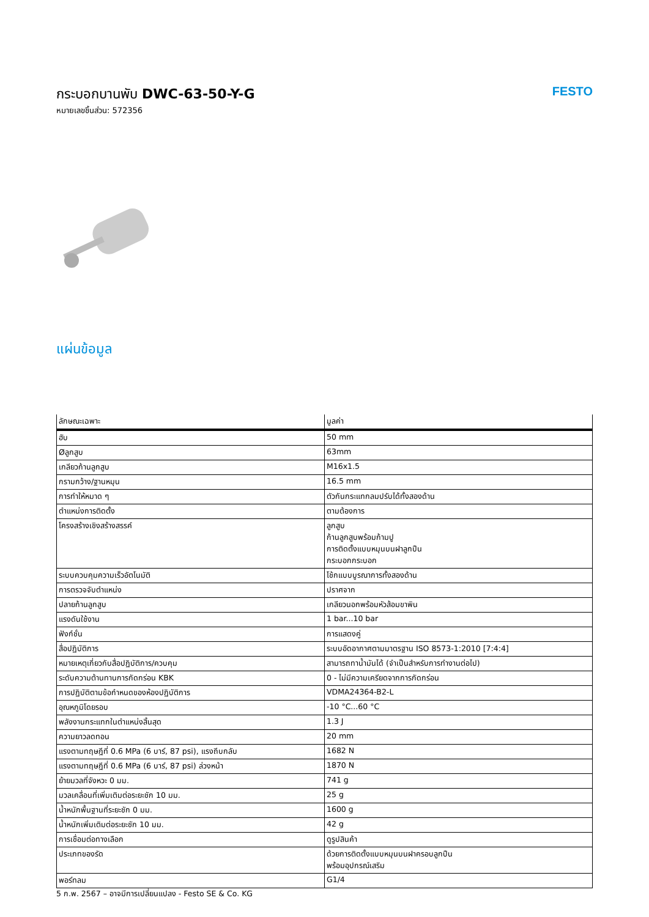กระบอกบานพับ DWC-63-50-Y-G
หมายเลขชิ้นส่วน: 572356
FESTO
แผ่นข้อมูล
| ลักษณะเฉพาะ | มูลค่า |
| --- | --- |
| ฮับ | 50 mm |
| Øลูกสูบ | 63mm |
| เกลียวก้านลูกสูบ | M16x1.5 |
| กรามกว้าง/ฐานหมุน | 16.5 mm |
| การทำให้หมาด ๆ | ตัวกันกระแทกลมปรับได้ทั้งสองด้าน |
| ตำแหน่งการติดตั้ง | ตามต้องการ |
| โครงสร้างเชิงสร้างสรรค์ | ลูกสูบ ก้านลูกสูบพร้อมก้ามปู การติดตั้งแบบหมุนบนฝาลูกปืน กระบอกกระบอก |
| ระบบควบคุมความเร็วอัตโนมัติ | โช้กแบบบูรณาการทั้งสองด้าน |
| การตรวจจับตำแหน่ง | ปราศจาก |
| ปลายก้านลูกสูบ | เกลียวนอกพร้อมหัวส้อมขาพิน |
| แรงดันใช้งาน | 1 bar...10 bar |
| ฟังก์ชั่น | การแสดงคู่ |
| สื่อปฏิบัติการ | ระบบอัดอากาศตามมาตรฐาน ISO 8573-1:2010 [7:4:4] |
| หมายเหตุเกี่ยวกับสื่อปฏิบัติการ/ควบคุม | สามารถทาน้ำมันได้ (จำเป็นสำหรับการทำงานต่อไป) |
| ระดับความต้านทานการกัดกร่อน KBK | 0 - ไม่มีความเครียดจากการกัดกร่อน |
| การปฏิบัติตามข้อกำหนดของห้องปฏิบัติการ | VDMA24364-B2-L |
| อุณหภูมิโดยรอบ | -10 °C...60 °C |
| พลังงานกระแทกในตำแหน่งสิ้นสุด | 1.3 J |
| ความยาวลดทอน | 20 mm |
| แรงตามทฤษฎีที่ 0.6 MPa (6 บาร์, 87 psi), แรงถีบกลับ | 1682 N |
| แรงตามทฤษฎีที่ 0.6 MPa (6 บาร์, 87 psi) ล่วงหน้า | 1870 N |
| ย้ายมวลที่จังหวะ 0 มม. | 741 g |
| มวลเคลื่อนที่เพิ่มเติมต่อระยะชัก 10 มม. | 25 g |
| น้ำหนักพื้นฐานที่ระยะชัก 0 มม. | 1600 g |
| น้ำหนักเพิ่มเติมต่อระยะชัก 10 มม. | 42 g |
| การเชื่อมต่อทางเลือก | ดูรูปสินค้า |
| ประเภทของรัด | ด้วยการติดตั้งแบบหมุนบนฝาครอบลูกปืน พร้อมอุปกรณ์เสริม |
| พอร์ทลม | G1/4 |
5 ก.พ. 2567 – อาจมีการเปลี่ยนแปลง - Festo SE & Co. KG